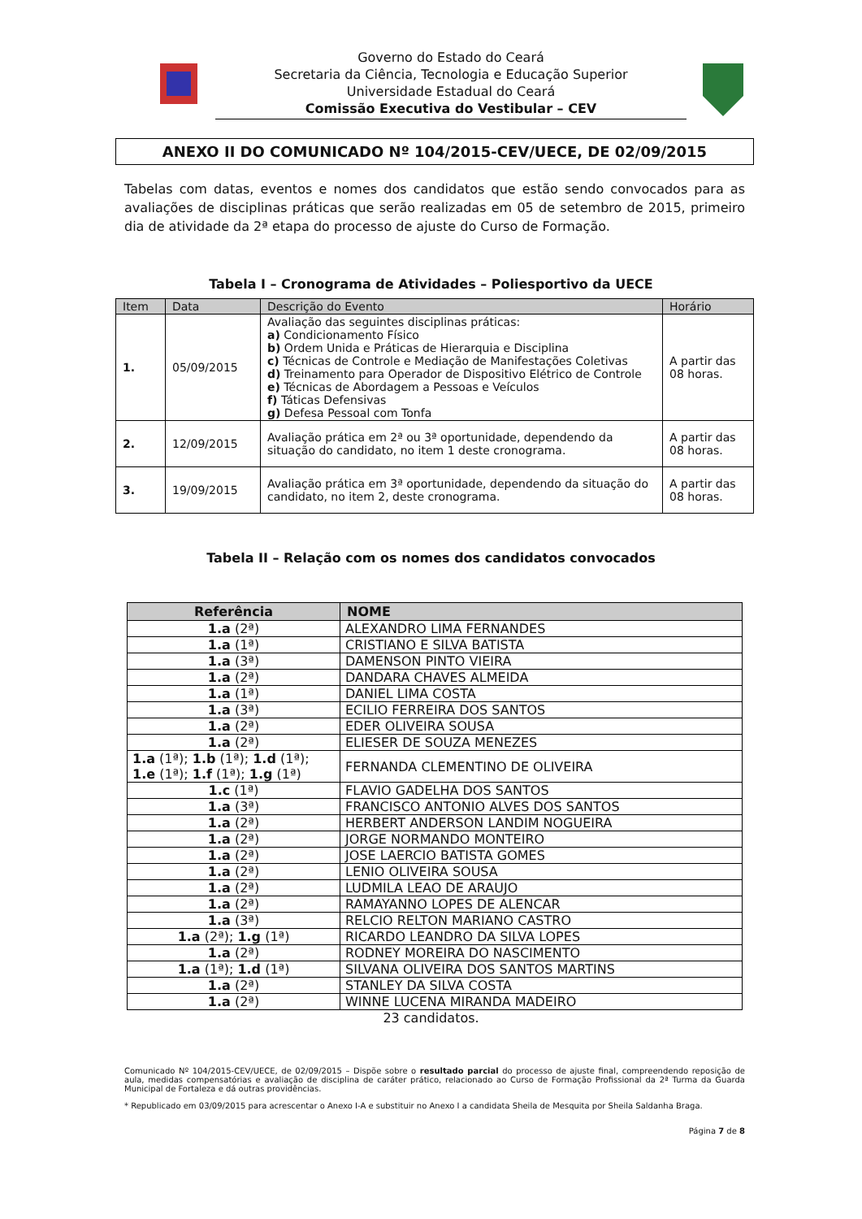Governo do Estado do Ceará
Secretaria da Ciência, Tecnologia e Educação Superior
Universidade Estadual do Ceará
Comissão Executiva do Vestibular – CEV
ANEXO II DO COMUNICADO Nº 104/2015-CEV/UECE, DE 02/09/2015
Tabelas com datas, eventos e nomes dos candidatos que estão sendo convocados para as avaliações de disciplinas práticas que serão realizadas em 05 de setembro de 2015, primeiro dia de atividade da 2ª etapa do processo de ajuste do Curso de Formação.
Tabela I – Cronograma de Atividades – Poliesportivo da UECE
| Item | Data | Descrição do Evento | Horário |
| --- | --- | --- | --- |
| 1. | 05/09/2015 | Avaliação das seguintes disciplinas práticas: a) Condicionamento Físico b) Ordem Unida e Práticas de Hierarquia e Disciplina c) Técnicas de Controle e Mediação de Manifestações Coletivas d) Treinamento para Operador de Dispositivo Elétrico de Controle e) Técnicas de Abordagem a Pessoas e Veículos f) Táticas Defensivas g) Defesa Pessoal com Tonfa | A partir das 08 horas. |
| 2. | 12/09/2015 | Avaliação prática em 2ª ou 3ª oportunidade, dependendo da situação do candidato, no item 1 deste cronograma. | A partir das 08 horas. |
| 3. | 19/09/2015 | Avaliação prática em 3ª oportunidade, dependendo da situação do candidato, no item 2, deste cronograma. | A partir das 08 horas. |
Tabela II – Relação com os nomes dos candidatos convocados
| Referência | NOME |
| --- | --- |
| 1.a (2ª) | ALEXANDRO LIMA FERNANDES |
| 1.a (1ª) | CRISTIANO E SILVA BATISTA |
| 1.a (3ª) | DAMENSON PINTO VIEIRA |
| 1.a (2ª) | DANDARA CHAVES ALMEIDA |
| 1.a (1ª) | DANIEL LIMA COSTA |
| 1.a (3ª) | ECILIO FERREIRA DOS SANTOS |
| 1.a (2ª) | EDER OLIVEIRA SOUSA |
| 1.a (2ª) | ELIESER DE SOUZA MENEZES |
| 1.a (1ª); 1.b (1ª); 1.d (1ª); 1.e (1ª); 1.f (1ª); 1.g (1ª) | FERNANDA CLEMENTINO DE OLIVEIRA |
| 1.c (1ª) | FLAVIO GADELHA DOS SANTOS |
| 1.a (3ª) | FRANCISCO ANTONIO ALVES DOS SANTOS |
| 1.a (2ª) | HERBERT ANDERSON LANDIM NOGUEIRA |
| 1.a (2ª) | JORGE NORMANDO MONTEIRO |
| 1.a (2ª) | JOSE LAERCIO BATISTA GOMES |
| 1.a (2ª) | LENIO OLIVEIRA SOUSA |
| 1.a (2ª) | LUDMILA LEAO DE ARAUJO |
| 1.a (2ª) | RAMAYANNO LOPES DE ALENCAR |
| 1.a (3ª) | RELCIO RELTON MARIANO CASTRO |
| 1.a (2ª); 1.g (1ª) | RICARDO LEANDRO DA SILVA LOPES |
| 1.a (2ª) | RODNEY MOREIRA DO NASCIMENTO |
| 1.a (1ª); 1.d (1ª) | SILVANA OLIVEIRA DOS SANTOS MARTINS |
| 1.a (2ª) | STANLEY DA SILVA COSTA |
| 1.a (2ª) | WINNE LUCENA MIRANDA MADEIRO |
23 candidatos.
Comunicado Nº 104/2015-CEV/UECE, de 02/09/2015 – Dispõe sobre o resultado parcial do processo de ajuste final, compreendendo reposição de aula, medidas compensatórias e avaliação de disciplina de caráter prático, relacionado ao Curso de Formação Profissional da 2ª Turma da Guarda Municipal de Fortaleza e dá outras providências.
* Republicado em 03/09/2015 para acrescentar o Anexo I-A e substituir no Anexo I a candidata Sheila de Mesquita por Sheila Saldanha Braga.
Página 7 de 8